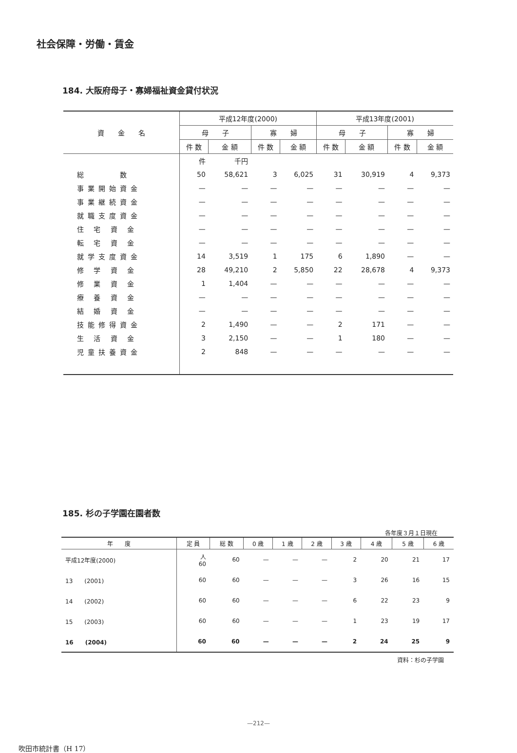社会保障・労働・賃金
184. 大阪府母子・寡婦福祉資金貸付状況
| 資 金 名 | 平成12年度(2000) | | | | 平成13年度(2001) | | | |
| --- | --- | --- | --- | --- | --- | --- | --- | --- |
| | 母 子 | | 寡 婦 | | 母 子 | | 寡 婦 | |
| | 件 数 | 金 額 | 件 数 | 金 額 | 件 数 | 金 額 | 件 数 | 金 額 |
| | 件 | 千円 | | | | | | |
| 総 数 | 50 | 58,621 | 3 | 6,025 | 31 | 30,919 | 4 | 9,373 |
| 事業開始資金 | — | — | — | — | — | — | — | — |
| 事業継続資金 | — | — | — | — | — | — | — | — |
| 就職支度資金 | — | — | — | — | — | — | — | — |
| 住 宅 資 金 | — | — | — | — | — | — | — | — |
| 転 宅 資 金 | — | — | — | — | — | — | — | — |
| 就学支度資金 | 14 | 3,519 | 1 | 175 | 6 | 1,890 | — | — |
| 修 学 資 金 | 28 | 49,210 | 2 | 5,850 | 22 | 28,678 | 4 | 9,373 |
| 修 業 資 金 | 1 | 1,404 | — | — | — | — | — | — |
| 療 養 資 金 | — | — | — | — | — | — | — | — |
| 結 婚 資 金 | — | — | — | — | — | — | — | — |
| 技能修得資金 | 2 | 1,490 | — | — | 2 | 171 | — | — |
| 生 活 資 金 | 3 | 2,150 | — | — | 1 | 180 | — | — |
| 児童扶養資金 | 2 | 848 | — | — | — | — | — | — |
185. 杉の子学園在園者数
各年度３月１日現在
| 年 度 | 定 員 | 総 数 | 0 歳 | 1 歳 | 2 歳 | 3 歳 | 4 歳 | 5 歳 | 6 歳 |
| --- | --- | --- | --- | --- | --- | --- | --- | --- | --- |
| 平成12年度(2000) | 人 60 | 60 | — | — | — | 2 | 20 | 21 | 17 |
| 13 (2001) | 60 | 60 | — | — | — | 3 | 26 | 16 | 15 |
| 14 (2002) | 60 | 60 | — | — | — | 6 | 22 | 23 | 9 |
| 15 (2003) | 60 | 60 | — | — | — | 1 | 23 | 19 | 17 |
| 16 (2004) | 60 | 60 | — | — | — | 2 | 24 | 25 | 9 |
資料：杉の子学園
—212—
吹田市統計書（H 17）